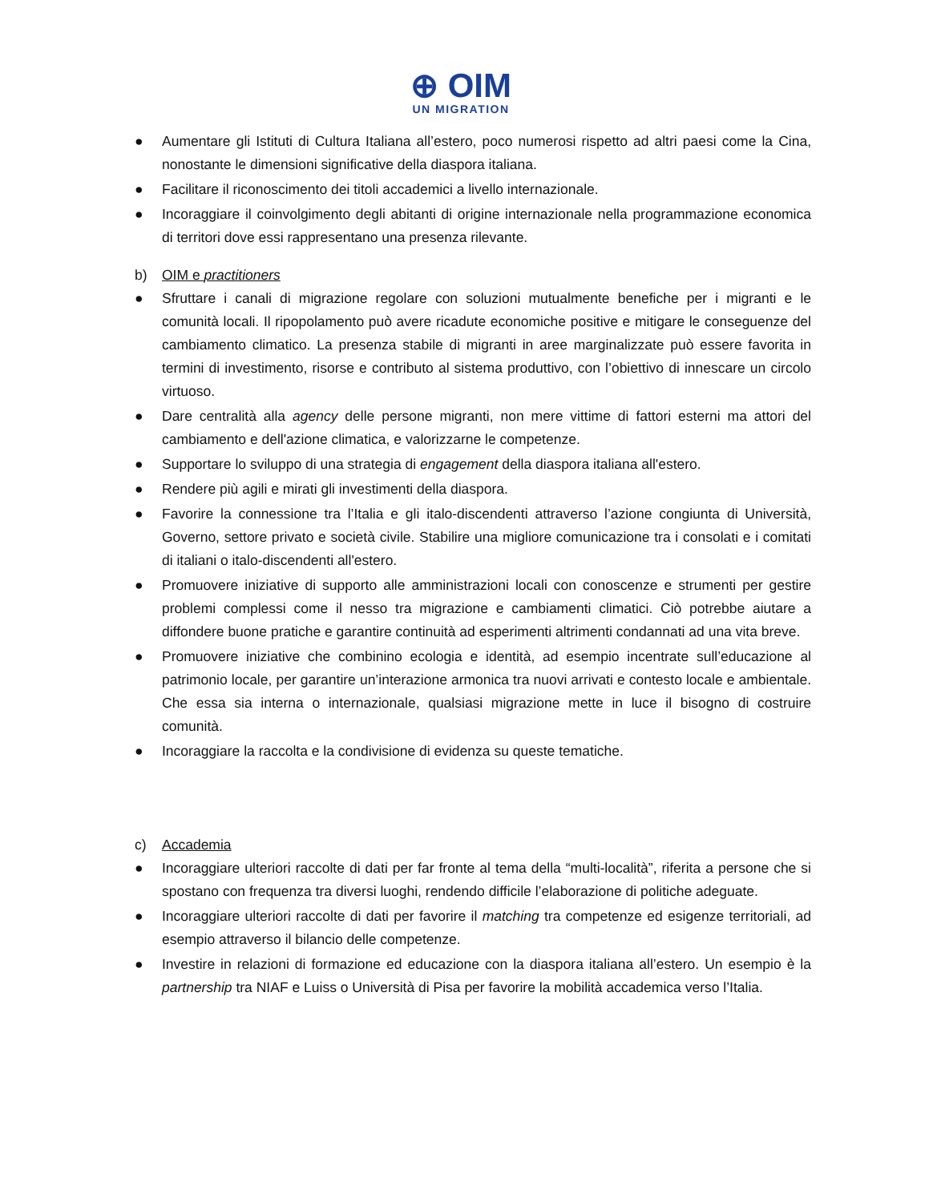⊕ OIM
UN MIGRATION
● Aumentare gli Istituti di Cultura Italiana all’estero, poco numerosi rispetto ad altri paesi come la Cina, nonostante le dimensioni significative della diaspora italiana.
● Facilitare il riconoscimento dei titoli accademici a livello internazionale.
● Incoraggiare il coinvolgimento degli abitanti di origine internazionale nella programmazione economica di territori dove essi rappresentano una presenza rilevante.
b) OIM e practitioners
● Sfruttare i canali di migrazione regolare con soluzioni mutualmente benefiche per i migranti e le comunità locali. Il ripopolamento può avere ricadute economiche positive e mitigare le conseguenze del cambiamento climatico. La presenza stabile di migranti in aree marginalizzate può essere favorita in termini di investimento, risorse e contributo al sistema produttivo, con l’obiettivo di innescare un circolo virtuoso.
● Dare centralità alla agency delle persone migranti, non mere vittime di fattori esterni ma attori del cambiamento e dell'azione climatica, e valorizzarne le competenze.
● Supportare lo sviluppo di una strategia di engagement della diaspora italiana all'estero.
● Rendere più agili e mirati gli investimenti della diaspora.
● Favorire la connessione tra l’Italia e gli italo-discendenti attraverso l’azione congiunta di Università, Governo, settore privato e società civile. Stabilire una migliore comunicazione tra i consolati e i comitati di italiani o italo-discendenti all'estero.
● Promuovere iniziative di supporto alle amministrazioni locali con conoscenze e strumenti per gestire problemi complessi come il nesso tra migrazione e cambiamenti climatici. Ciò potrebbe aiutare a diffondere buone pratiche e garantire continuità ad esperimenti altrimenti condannati ad una vita breve.
● Promuovere iniziative che combinino ecologia e identità, ad esempio incentrate sull’educazione al patrimonio locale, per garantire un’interazione armonica tra nuovi arrivati e contesto locale e ambientale. Che essa sia interna o internazionale, qualsiasi migrazione mette in luce il bisogno di costruire comunità.
● Incoraggiare la raccolta e la condivisione di evidenza su queste tematiche.
c) Accademia
● Incoraggiare ulteriori raccolte di dati per far fronte al tema della “multi-località”, riferita a persone che si spostano con frequenza tra diversi luoghi, rendendo difficile l’elaborazione di politiche adeguate.
● Incoraggiare ulteriori raccolte di dati per favorire il matching tra competenze ed esigenze territoriali, ad esempio attraverso il bilancio delle competenze.
● Investire in relazioni di formazione ed educazione con la diaspora italiana all’estero. Un esempio è la partnership tra NIAF e Luiss o Università di Pisa per favorire la mobilità accademica verso l’Italia.